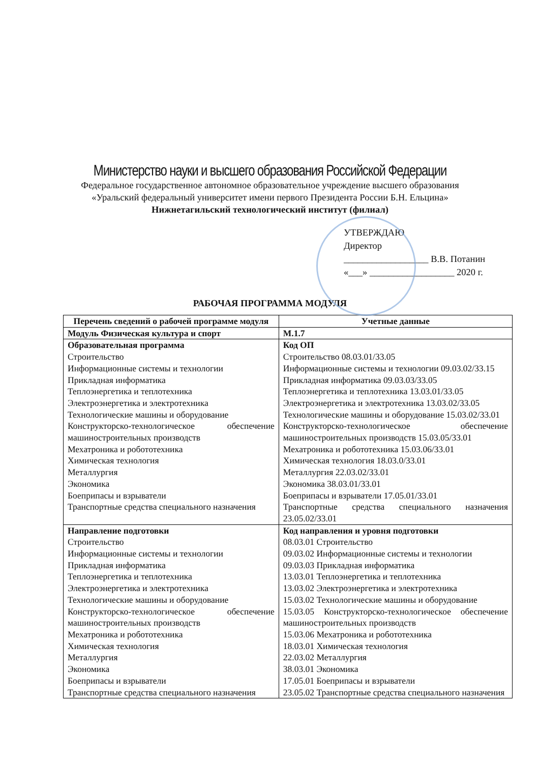Министерство науки и высшего образования Российской Федерации
Федеральное государственное автономное образовательное учреждение высшего образования
«Уральский федеральный университет имени первого Президента России Б.Н. Ельцина»
Нижнетагильский технологический институт (филиал)
УТВЕРЖДАЮ
Директор
__________________ В.В. Потанин
«___» __________________ 2020 г.
РАБОЧАЯ ПРОГРАММА МОДУЛЯ
| Перечень сведений о рабочей программе модуля | Учетные данные |
| --- | --- |
| Модуль Физическая культура и спорт | М.1.7 |
| Образовательная программа Строительство Информационные системы и технологии Прикладная информатика Теплоэнергетика и теплотехника Электроэнергетика и электротехника Технологические машины и оборудование Конструкторско-технологическое обеспечение машиностроительных производств Мехатроника и робототехника Химическая технология Металлургия Экономика Боеприпасы и взрыватели Транспортные средства специального назначения | Код ОП Строительство 08.03.01/33.05 Информационные системы и технологии 09.03.02/33.15 Прикладная информатика 09.03.03/33.05 Теплоэнергетика и теплотехника 13.03.01/33.05 Электроэнергетика и электротехника 13.03.02/33.05 Технологические машины и оборудование 15.03.02/33.01 Конструкторско-технологическое обеспечение машиностроительных производств 15.03.05/33.01 Мехатроника и робототехника 15.03.06/33.01 Химическая технология 18.03.0/33.01 Металлургия 22.03.02/33.01 Экономика 38.03.01/33.01 Боеприпасы и взрыватели 17.05.01/33.01 Транспортные средства специального назначения 23.05.02/33.01 |
| Направление подготовки Строительство Информационные системы и технологии Прикладная информатика Теплоэнергетика и теплотехника Электроэнергетика и электротехника Технологические машины и оборудование Конструкторско-технологическое обеспечение машиностроительных производств Мехатроника и робототехника Химическая технология Металлургия Экономика Боеприпасы и взрыватели Транспортные средства специального назначения | Код направления и уровня подготовки 08.03.01 Строительство 09.03.02 Информационные системы и технологии 09.03.03 Прикладная информатика 13.03.01 Теплоэнергетика и теплотехника 13.03.02 Электроэнергетика и электротехника 15.03.02 Технологические машины и оборудование 15.03.05 Конструкторско-технологическое обеспечение машиностроительных производств 15.03.06 Мехатроника и робототехника 18.03.01 Химическая технология 22.03.02 Металлургия 38.03.01 Экономика 17.05.01 Боеприпасы и взрыватели 23.05.02 Транспортные средства специального назначения |